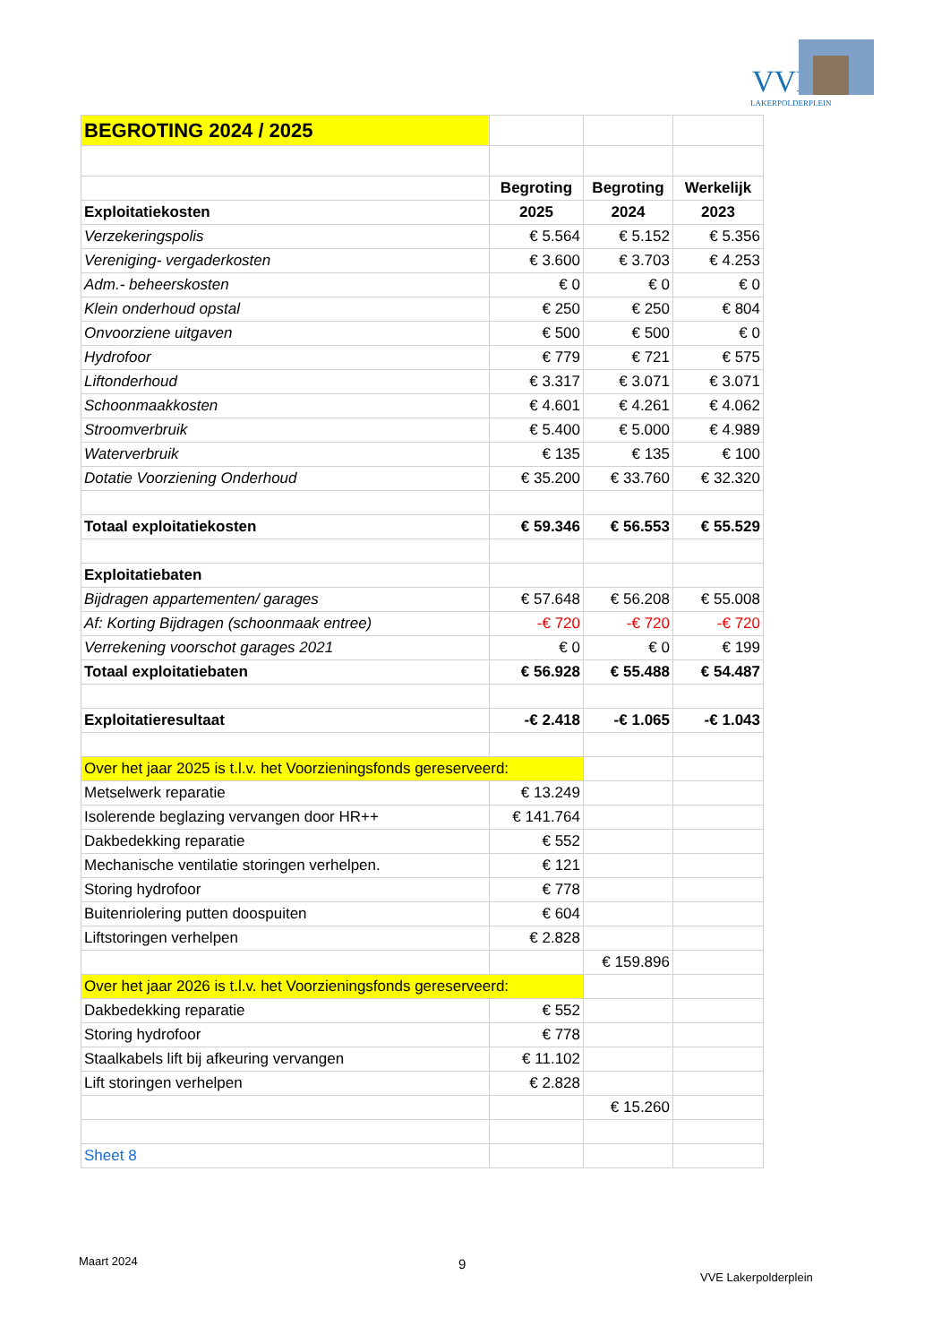VVE
LAKERPOLDERPLEIN
| BEGROTING 2024 / 2025 | | | |
| | Begroting | Begroting | Werkelijk |
| Exploitatiekosten | 2025 | 2024 | 2023 |
| Verzekeringspolis | € 5.564 | € 5.152 | € 5.356 |
| Vereniging- vergaderkosten | € 3.600 | € 3.703 | € 4.253 |
| Adm.- beheerskosten | € 0 | € 0 | € 0 |
| Klein onderhoud opstal | € 250 | € 250 | € 804 |
| Onvoorziene uitgaven | € 500 | € 500 | € 0 |
| Hydrofoor | € 779 | € 721 | € 575 |
| Liftonderhoud | € 3.317 | € 3.071 | € 3.071 |
| Schoonmaakkosten | € 4.601 | € 4.261 | € 4.062 |
| Stroomverbruik | € 5.400 | € 5.000 | € 4.989 |
| Waterverbruik | € 135 | € 135 | € 100 |
| Dotatie Voorziening Onderhoud | € 35.200 | € 33.760 | € 32.320 |
| Totaal exploitatiekosten | € 59.346 | € 56.553 | € 55.529 |
| Exploitatiebaten | | | |
| Bijdragen appartementen/ garages | € 57.648 | € 56.208 | € 55.008 |
| Af: Korting Bijdragen (schoonmaak entree) | -€ 720 | -€ 720 | -€ 720 |
| Verrekening voorschot garages 2021 | € 0 | € 0 | € 199 |
| Totaal exploitatiebaten | € 56.928 | € 55.488 | € 54.487 |
| Exploitatieresultaat | -€ 2.418 | -€ 1.065 | -€ 1.043 |
| Over het jaar 2025 is t.l.v. het Voorzieningsfonds gereserveerd: | | | |
| Metselwerk reparatie | € 13.249 | | |
| Isolerende beglazing vervangen door HR++ | € 141.764 | | |
| Dakbedekking reparatie | € 552 | | |
| Mechanische ventilatie storingen verhelpen. | € 121 | | |
| Storing hydrofoor | € 778 | | |
| Buitenriolering putten doospuiten | € 604 | | |
| Liftstoringen verhelpen | € 2.828 | | |
| | | € 159.896 | |
| Over het jaar 2026 is t.l.v. het Voorzieningsfonds gereserveerd: | | | |
| Dakbedekking reparatie | € 552 | | |
| Storing hydrofoor | € 778 | | |
| Staalkabels lift bij afkeuring vervangen | € 11.102 | | |
| Lift storingen verhelpen | € 2.828 | | |
| | | € 15.260 | |
| Sheet 8 | | | |
Maart 2024 9
VVE Lakerpolderplein